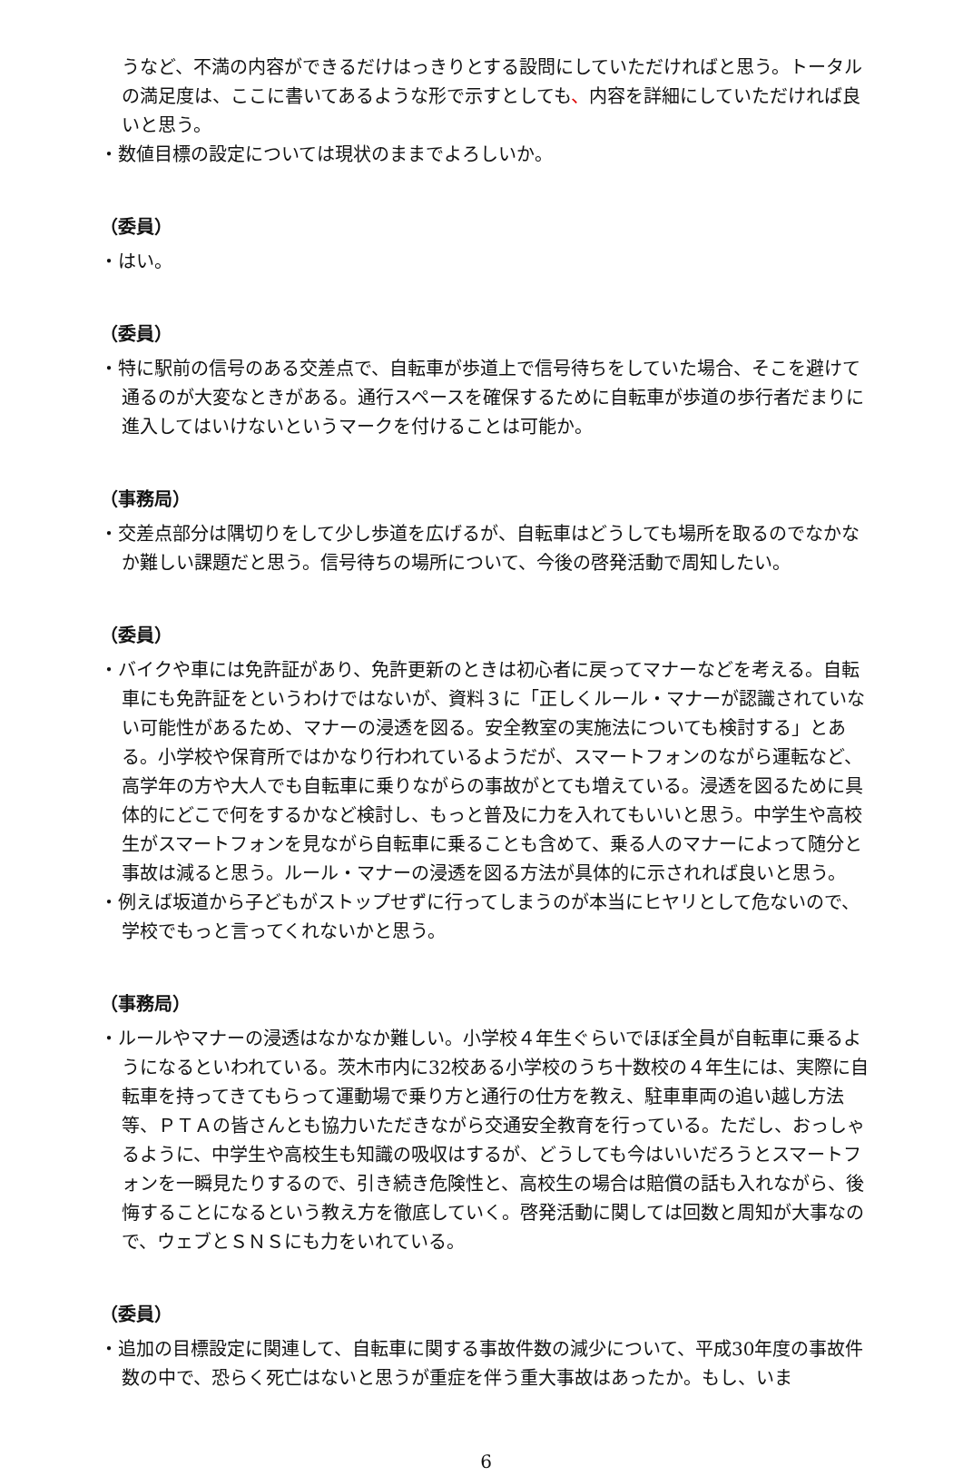うなど、不満の内容ができるだけはっきりとする設問にしていただければと思う。トータルの満足度は、ここに書いてあるような形で示すとしても、内容を詳細にしていただければ良いと思う。
・数値目標の設定については現状のままでよろしいか。
（委員）
・はい。
（委員）
・特に駅前の信号のある交差点で、自転車が歩道上で信号待ちをしていた場合、そこを避けて通るのが大変なときがある。通行スペースを確保するために自転車が歩道の歩行者だまりに進入してはいけないというマークを付けることは可能か。
（事務局）
・交差点部分は隅切りをして少し歩道を広げるが、自転車はどうしても場所を取るのでなかなか難しい課題だと思う。信号待ちの場所について、今後の啓発活動で周知したい。
（委員）
・バイクや車には免許証があり、免許更新のときは初心者に戻ってマナーなどを考える。自転車にも免許証をというわけではないが、資料３に「正しくルール・マナーが認識されていない可能性があるため、マナーの浸透を図る。安全教室の実施法についても検討する」とある。小学校や保育所ではかなり行われているようだが、スマートフォンのながら運転など、高学年の方や大人でも自転車に乗りながらの事故がとても増えている。浸透を図るために具体的にどこで何をするかなど検討し、もっと普及に力を入れてもいいと思う。中学生や高校生がスマートフォンを見ながら自転車に乗ることも含めて、乗る人のマナーによって随分と事故は減ると思う。ルール・マナーの浸透を図る方法が具体的に示されれば良いと思う。
・例えば坂道から子どもがストップせずに行ってしまうのが本当にヒヤリとして危ないので、学校でもっと言ってくれないかと思う。
（事務局）
・ルールやマナーの浸透はなかなか難しい。小学校４年生ぐらいでほぼ全員が自転車に乗るようになるといわれている。茨木市内に32校ある小学校のうち十数校の４年生には、実際に自転車を持ってきてもらって運動場で乗り方と通行の仕方を教え、駐車車両の追い越し方法等、ＰＴＡの皆さんとも協力いただきながら交通安全教育を行っている。ただし、おっしゃるように、中学生や高校生も知識の吸収はするが、どうしても今はいいだろうとスマートフォンを一瞬見たりするので、引き続き危険性と、高校生の場合は賠償の話も入れながら、後悔することになるという教え方を徹底していく。啓発活動に関しては回数と周知が大事なので、ウェブとＳＮＳにも力をいれている。
（委員）
・追加の目標設定に関連して、自転車に関する事故件数の減少について、平成30年度の事故件数の中で、恐らく死亡はないと思うが重症を伴う重大事故はあったか。もし、いま
6